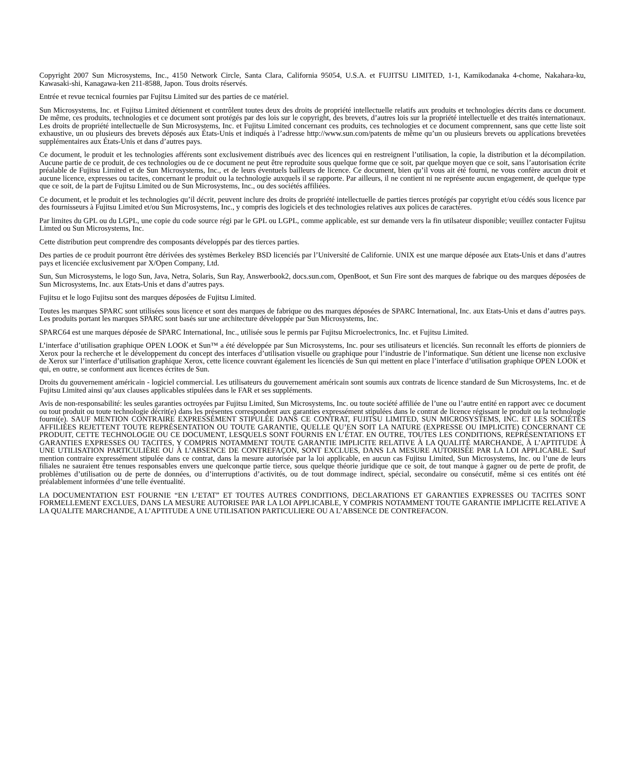Copyright 2007 Sun Microsystems, Inc., 4150 Network Circle, Santa Clara, California 95054, U.S.A. et FUJITSU LIMITED, 1-1, Kamikodanaka 4-chome, Nakahara-ku, Kawasaki-shi, Kanagawa-ken 211-8588, Japon. Tous droits réservés.
Entrée et revue tecnical fournies par Fujitsu Limited sur des parties de ce matériel.
Sun Microsystems, Inc. et Fujitsu Limited détiennent et contrôlent toutes deux des droits de propriété intellectuelle relatifs aux produits et technologies décrits dans ce document. De même, ces produits, technologies et ce document sont protégés par des lois sur le copyright, des brevets, d’autres lois sur la propriété intellectuelle et des traités internationaux. Les droits de propriété intellectuelle de Sun Microsystems, Inc. et Fujitsu Limited concernant ces produits, ces technologies et ce document comprennent, sans que cette liste soit exhaustive, un ou plusieurs des brevets déposés aux États-Unis et indiqués à l’adresse http://www.sun.com/patents de même qu’un ou plusieurs brevets ou applications brevetées supplémentaires aux États-Unis et dans d’autres pays.
Ce document, le produit et les technologies afférents sont exclusivement distribués avec des licences qui en restreignent l’utilisation, la copie, la distribution et la décompilation. Aucune partie de ce produit, de ces technologies ou de ce document ne peut être reproduite sous quelque forme que ce soit, par quelque moyen que ce soit, sans l’autorisation écrite préalable de Fujitsu Limited et de Sun Microsystems, Inc., et de leurs éventuels bailleurs de licence. Ce document, bien qu’il vous ait été fourni, ne vous confère aucun droit et aucune licence, expresses ou tacites, concernant le produit ou la technologie auxquels il se rapporte. Par ailleurs, il ne contient ni ne représente aucun engagement, de quelque type que ce soit, de la part de Fujitsu Limited ou de Sun Microsystems, Inc., ou des sociétés affiliées.
Ce document, et le produit et les technologies qu’il décrit, peuvent inclure des droits de propriété intellectuelle de parties tierces protégés par copyright et/ou cédés sous licence par des fournisseurs à Fujitsu Limited et/ou Sun Microsystems, Inc., y compris des logiciels et des technologies relatives aux polices de caractères.
Par limites du GPL ou du LGPL, une copie du code source régi par le GPL ou LGPL, comme applicable, est sur demande vers la fin utilsateur disponible; veuillez contacter Fujitsu Limted ou Sun Microsystems, Inc.
Cette distribution peut comprendre des composants développés par des tierces parties.
Des parties de ce produit pourront être dérivées des systèmes Berkeley BSD licenciés par l’Université de Californie. UNIX est une marque déposée aux Etats-Unis et dans d’autres pays et licenciée exclusivement par X/Open Company, Ltd.
Sun, Sun Microsystems, le logo Sun, Java, Netra, Solaris, Sun Ray, Answerbook2, docs.sun.com, OpenBoot, et Sun Fire sont des marques de fabrique ou des marques déposées de Sun Microsystems, Inc. aux Etats-Unis et dans d’autres pays.
Fujitsu et le logo Fujitsu sont des marques déposées de Fujitsu Limited.
Toutes les marques SPARC sont utilisées sous licence et sont des marques de fabrique ou des marques déposées de SPARC International, Inc. aux Etats-Unis et dans d’autres pays. Les produits portant les marques SPARC sont basés sur une architecture développée par Sun Microsystems, Inc.
SPARC64 est une marques déposée de SPARC International, Inc., utilisée sous le permis par Fujitsu Microelectronics, Inc. et Fujitsu Limited.
L’interface d’utilisation graphique OPEN LOOK et Sun™ a été développée par Sun Microsystems, Inc. pour ses utilisateurs et licenciés. Sun reconnaît les efforts de pionniers de Xerox pour la recherche et le développement du concept des interfaces d’utilisation visuelle ou graphique pour l’industrie de l’informatique. Sun détient une license non exclusive de Xerox sur l’interface d’utilisation graphique Xerox, cette licence couvrant également les licenciés de Sun qui mettent en place l’interface d’utilisation graphique OPEN LOOK et qui, en outre, se conforment aux licences écrites de Sun.
Droits du gouvernement américain - logiciel commercial. Les utilisateurs du gouvernement américain sont soumis aux contrats de licence standard de Sun Microsystems, Inc. et de Fujitsu Limited ainsi qu’aux clauses applicables stipulées dans le FAR et ses suppléments.
Avis de non-responsabilité: les seules garanties octroyées par Fujitsu Limited, Sun Microsystems, Inc. ou toute société affiliée de l’une ou l’autre entité en rapport avec ce document ou tout produit ou toute technologie décrit(e) dans les présentes correspondent aux garanties expressément stipulées dans le contrat de licence régissant le produit ou la technologie fourni(e). SAUF MENTION CONTRAIRE EXPRESSÉMENT STIPULÉE DANS CE CONTRAT, FUJITSU LIMITED, SUN MICROSYSTEMS, INC. ET LES SOCIÉTÉS AFFILIÉES REJETTENT TOUTE REPRÉSENTATION OU TOUTE GARANTIE, QUELLE QU’EN SOIT LA NATURE (EXPRESSE OU IMPLICITE) CONCERNANT CE PRODUIT, CETTE TECHNOLOGIE OU CE DOCUMENT, LESQUELS SONT FOURNIS EN L’ÉTAT. EN OUTRE, TOUTES LES CONDITIONS, REPRÉSENTATIONS ET GARANTIES EXPRESSES OU TACITES, Y COMPRIS NOTAMMENT TOUTE GARANTIE IMPLICITE RELATIVE À LA QUALITÉ MARCHANDE, À L’APTITUDE À UNE UTILISATION PARTICULIÈRE OU À L’ABSENCE DE CONTREFAÇON, SONT EXCLUES, DANS LA MESURE AUTORISÉE PAR LA LOI APPLICABLE. Sauf mention contraire expressément stipulée dans ce contrat, dans la mesure autorisée par la loi applicable, en aucun cas Fujitsu Limited, Sun Microsystems, Inc. ou l’une de leurs filiales ne sauraient être tenues responsables envers une quelconque partie tierce, sous quelque théorie juridique que ce soit, de tout manque à gagner ou de perte de profit, de problèmes d’utilisation ou de perte de données, ou d’interruptions d’activités, ou de tout dommage indirect, spécial, secondaire ou consécutif, même si ces entités ont été préalablement informées d’une telle éventualité.
LA DOCUMENTATION EST FOURNIE “EN L’ETAT” ET TOUTES AUTRES CONDITIONS, DECLARATIONS ET GARANTIES EXPRESSES OU TACITES SONT FORMELLEMENT EXCLUES, DANS LA MESURE AUTORISEE PAR LA LOI APPLICABLE, Y COMPRIS NOTAMMENT TOUTE GARANTIE IMPLICITE RELATIVE A LA QUALITE MARCHANDE, A L’APTITUDE A UNE UTILISATION PARTICULIERE OU A L’ABSENCE DE CONTREFACON.